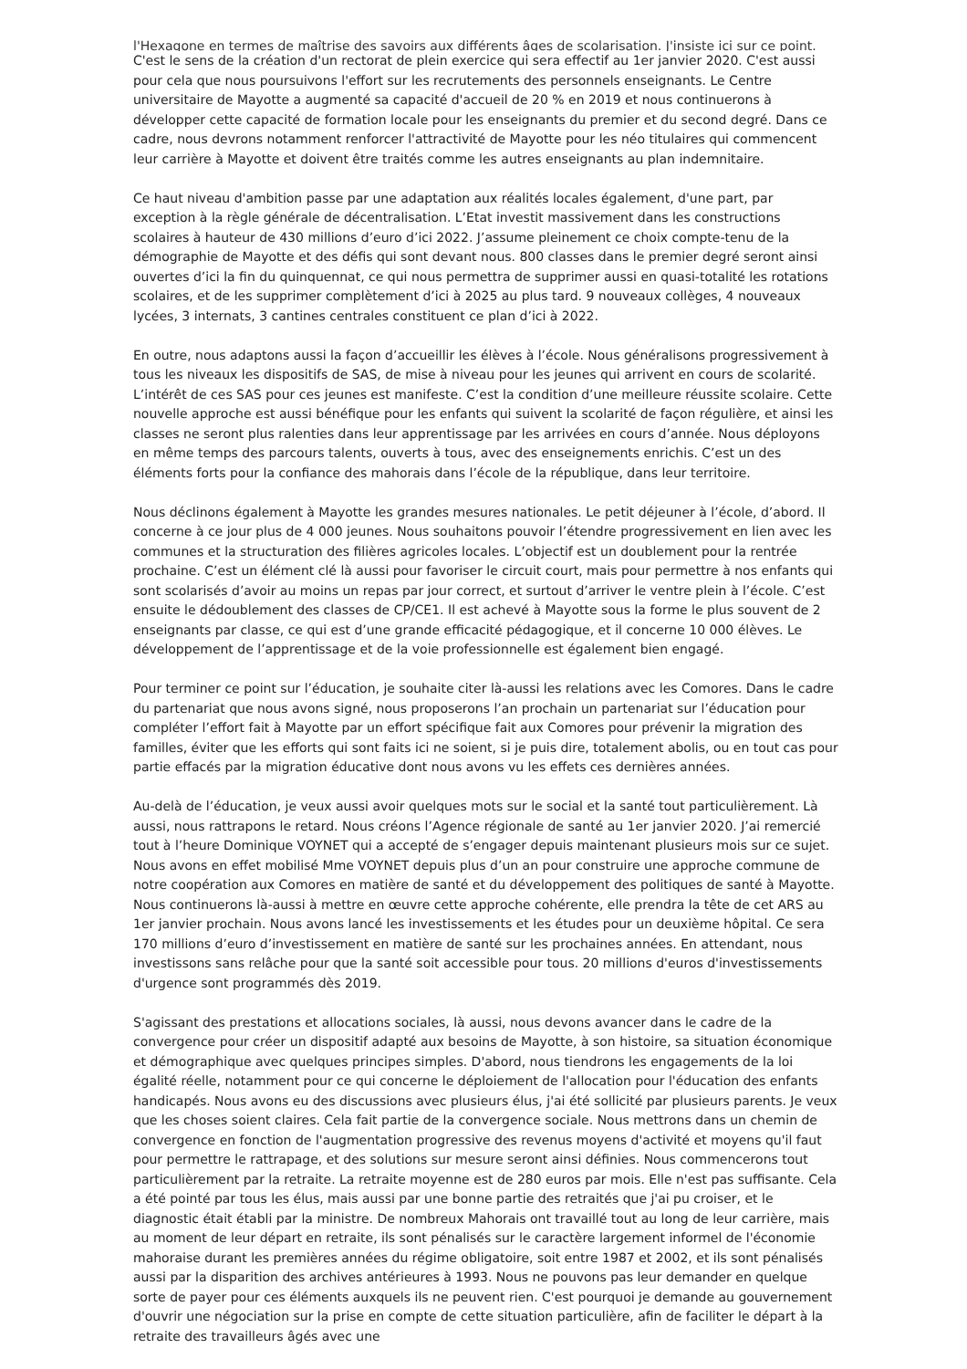l'Hexagone en termes de maîtrise des savoirs aux différents âges de scolarisation. J'insiste ici sur ce point.
C'est le sens de la création d'un rectorat de plein exercice qui sera effectif au 1er janvier 2020. C'est aussi pour cela que nous poursuivons l'effort sur les recrutements des personnels enseignants. Le Centre universitaire de Mayotte a augmenté sa capacité d'accueil de 20 % en 2019 et nous continuerons à développer cette capacité de formation locale pour les enseignants du premier et du second degré. Dans ce cadre, nous devrons notamment renforcer l'attractivité de Mayotte pour les néo titulaires qui commencent leur carrière à Mayotte et doivent être traités comme les autres enseignants au plan indemnitaire.
Ce haut niveau d'ambition passe par une adaptation aux réalités locales également, d'une part, par exception à la règle générale de décentralisation. L’Etat investit massivement dans les constructions scolaires à hauteur de 430 millions d’euro d’ici 2022. J’assume pleinement ce choix compte-tenu de la démographie de Mayotte et des défis qui sont devant nous. 800 classes dans le premier degré seront ainsi ouvertes d’ici la fin du quinquennat, ce qui nous permettra de supprimer aussi en quasi-totalité les rotations scolaires, et de les supprimer complètement d’ici à 2025 au plus tard. 9 nouveaux collèges, 4 nouveaux lycées, 3 internats, 3 cantines centrales constituent ce plan d’ici à 2022.
En outre, nous adaptons aussi la façon d’accueillir les élèves à l’école. Nous généralisons progressivement à tous les niveaux les dispositifs de SAS, de mise à niveau pour les jeunes qui arrivent en cours de scolarité. L’intérêt de ces SAS pour ces jeunes est manifeste. C’est la condition d’une meilleure réussite scolaire. Cette nouvelle approche est aussi bénéfique pour les enfants qui suivent la scolarité de façon régulière, et ainsi les classes ne seront plus ralenties dans leur apprentissage par les arrivées en cours d’année. Nous déployons en même temps des parcours talents, ouverts à tous, avec des enseignements enrichis. C’est un des éléments forts pour la confiance des mahorais dans l’école de la république, dans leur territoire.
Nous déclinons également à Mayotte les grandes mesures nationales. Le petit déjeuner à l’école, d’abord. Il concerne à ce jour plus de 4 000 jeunes. Nous souhaitons pouvoir l’étendre progressivement en lien avec les communes et la structuration des filières agricoles locales. L’objectif est un doublement pour la rentrée prochaine. C’est un élément clé là aussi pour favoriser le circuit court, mais pour permettre à nos enfants qui sont scolarisés d’avoir au moins un repas par jour correct, et surtout d’arriver le ventre plein à l’école. C’est ensuite le dédoublement des classes de CP/CE1. Il est achevé à Mayotte sous la forme le plus souvent de 2 enseignants par classe, ce qui est d’une grande efficacité pédagogique, et il concerne 10 000 élèves. Le développement de l’apprentissage et de la voie professionnelle est également bien engagé.
Pour terminer ce point sur l’éducation, je souhaite citer là-aussi les relations avec les Comores. Dans le cadre du partenariat que nous avons signé, nous proposerons l’an prochain un partenariat sur l’éducation pour compléter l’effort fait à Mayotte par un effort spécifique fait aux Comores pour prévenir la migration des familles, éviter que les efforts qui sont faits ici ne soient, si je puis dire, totalement abolis, ou en tout cas pour partie effacés par la migration éducative dont nous avons vu les effets ces dernières années.
Au-delà de l’éducation, je veux aussi avoir quelques mots sur le social et la santé tout particulièrement. Là aussi, nous rattrapons le retard. Nous créons l’Agence régionale de santé au 1er janvier 2020. J’ai remercié tout à l’heure Dominique VOYNET qui a accepté de s’engager depuis maintenant plusieurs mois sur ce sujet. Nous avons en effet mobilisé Mme VOYNET depuis plus d’un an pour construire une approche commune de notre coopération aux Comores en matière de santé et du développement des politiques de santé à Mayotte. Nous continuerons là-aussi à mettre en œuvre cette approche cohérente, elle prendra la tête de cet ARS au 1er janvier prochain. Nous avons lancé les investissements et les études pour un deuxième hôpital. Ce sera 170 millions d’euro d’investissement en matière de santé sur les prochaines années. En attendant, nous investissons sans relâche pour que la santé soit accessible pour tous. 20 millions d'euros d'investissements d'urgence sont programmés dès 2019.
S'agissant des prestations et allocations sociales, là aussi, nous devons avancer dans le cadre de la convergence pour créer un dispositif adapté aux besoins de Mayotte, à son histoire, sa situation économique et démographique avec quelques principes simples. D'abord, nous tiendrons les engagements de la loi égalité réelle, notamment pour ce qui concerne le déploiement de l'allocation pour l'éducation des enfants handicapés. Nous avons eu des discussions avec plusieurs élus, j'ai été sollicité par plusieurs parents. Je veux que les choses soient claires. Cela fait partie de la convergence sociale. Nous mettrons dans un chemin de convergence en fonction de l'augmentation progressive des revenus moyens d'activité et moyens qu'il faut pour permettre le rattrapage, et des solutions sur mesure seront ainsi définies. Nous commencerons tout particulièrement par la retraite. La retraite moyenne est de 280 euros par mois. Elle n'est pas suffisante. Cela a été pointé par tous les élus, mais aussi par une bonne partie des retraités que j'ai pu croiser, et le diagnostic était établi par la ministre. De nombreux Mahorais ont travaillé tout au long de leur carrière, mais au moment de leur départ en retraite, ils sont pénalisés sur le caractère largement informel de l'économie mahoraise durant les premières années du régime obligatoire, soit entre 1987 et 2002, et ils sont pénalisés aussi par la disparition des archives antérieures à 1993. Nous ne pouvons pas leur demander en quelque sorte de payer pour ces éléments auxquels ils ne peuvent rien. C'est pourquoi je demande au gouvernement d'ouvrir une négociation sur la prise en compte de cette situation particulière, afin de faciliter le départ à la retraite des travailleurs âgés avec une